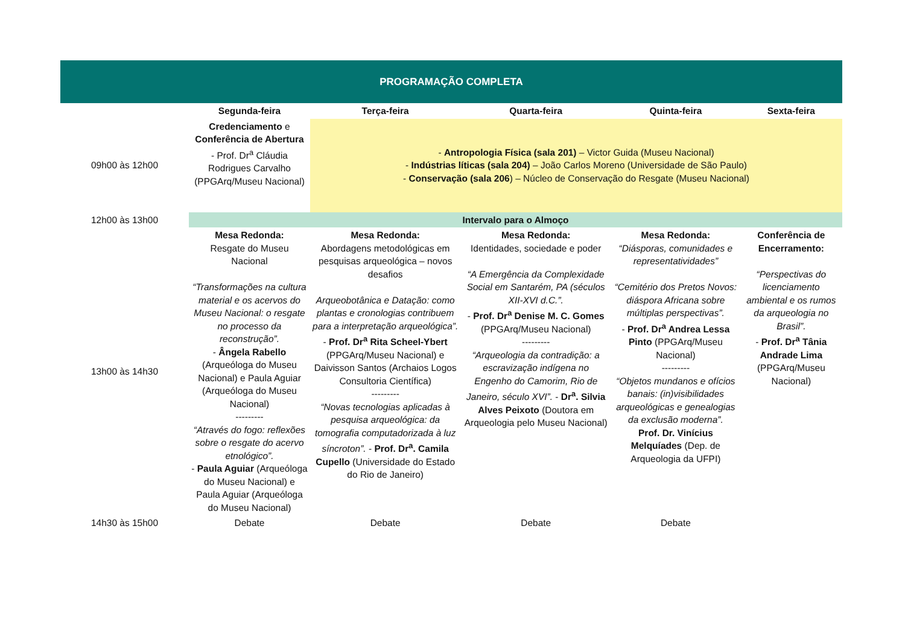| PROGRAMAÇÃO COMPLETA | | | | | |
| --- | --- | --- | --- | --- | --- |
| | Segunda-feira | Terça-feira | Quarta-feira | Quinta-feira | Sexta-feira |
| 09h00 às 12h00 | Credenciamento e Conferência de Abertura - Prof. Dr<sup>a</sup> Cláudia Rodrigues Carvalho (PPGArq/Museu Nacional) | - Antropologia Física (sala 201) – Victor Guida (Museu Nacional) - Indústrias líticas (sala 204) – João Carlos Moreno (Universidade de São Paulo) - Conservação (sala 206 ) – Núcleo de Conservação do Resgate (Museu Nacional) | | | |
| 12h00 às 13h00 | Intervalo para o Almoço | | | | |
| 13h00 às 14h30 | Mesa Redonda: Resgate do Museu Nacional “Transformações na cultura material e os acervos do Museu Nacional: o resgate no processo da reconstrução”. - Ângela Rabello (Arqueóloga do Museu Nacional) e Paula Aguiar (Arqueóloga do Museu Nacional) --------- “Através do fogo: reflexões sobre o resgate do acervo etnológico”. - Paula Aguiar (Arqueóloga do Museu Nacional) e Paula Aguiar (Arqueóloga do Museu Nacional) | Mesa Redonda: Abordagens metodológicas em pesquisas arqueológica – novos desafios Arqueobotânica e Datação: como plantas e cronologias contribuem para a interpretação arqueológica”. - Prof. Dr<sup>a</sup> Rita Scheel-Ybert (PPGArq/Museu Nacional) e Daivisson Santos (Archaios Logos Consultoria Científica) --------- “Novas tecnologias aplicadas à pesquisa arqueológica: da tomografia computadorizada à luz síncroton”. - Prof. Dr<sup>a</sup>. Camila Cupello (Universidade do Estado do Rio de Janeiro) | Mesa Redonda: Identidades, sociedade e poder “A Emergência da Complexidade Social em Santarém, PA (séculos XII-XVI d.C.”. - Prof. Dr<sup>a</sup> Denise M. C. Gomes (PPGArq/Museu Nacional) --------- “Arqueologia da contradição: a escravização indígena no Engenho do Camorim, Rio de Janeiro, século XVI”. - Dr<sup>a</sup>. Silvia Alves Peixoto (Doutora em Arqueologia pelo Museu Nacional) | Mesa Redonda: “Diásporas, comunidades e representatividades” “Cemitério dos Pretos Novos: diáspora Africana sobre múltiplas perspectivas”. - Prof. Dr<sup>a</sup> Andrea Lessa Pinto (PPGArq/Museu Nacional) --------- “Objetos mundanos e ofícios banais: (in)visibilidades arqueológicas e genealogias da exclusão moderna”. Prof. Dr. Vinícius Melquíades (Dep. de Arqueologia da UFPI) | Conferência de Encerramento: “Perspectivas do licenciamento ambiental e os rumos da arqueologia no Brasil”. - Prof. Dr<sup>a</sup> Tânia Andrade Lima (PPGArq/Museu Nacional) |
| 14h30 às 15h00 | Debate | Debate | Debate | Debate | |